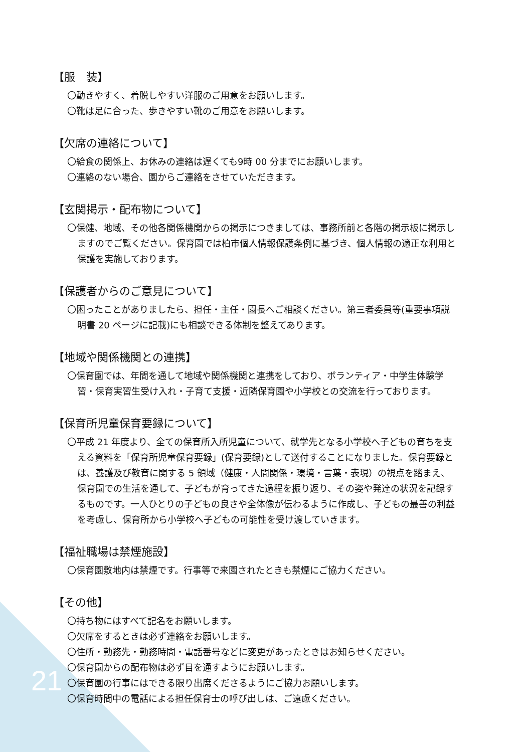【服　装】
〇動きやすく、着脱しやすい洋服のご用意をお願いします。
〇靴は足に合った、歩きやすい靴のご用意をお願いします。
【欠席の連絡について】
〇給食の関係上、お休みの連絡は遅くても9時 00 分までにお願いします。
〇連絡のない場合、園からご連絡をさせていただきます。
【玄関掲示・配布物について】
〇保健、地域、その他各関係機関からの掲示につきましては、事務所前と各階の掲示板に掲示しますのでご覧ください。保育園では柏市個人情報保護条例に基づき、個人情報の適正な利用と保護を実施しております。
【保護者からのご意見について】
〇困ったことがありましたら、担任・主任・園長へご相談ください。第三者委員等(重要事項説明書 20 ページに記載)にも相談できる体制を整えてあります。
【地域や関係機関との連携】
〇保育園では、年間を通して地域や関係機関と連携をしており、ボランティア・中学生体験学習・保育実習生受け入れ・子育て支援・近隣保育園や小学校との交流を行っております。
【保育所児童保育要録について】
〇平成 21 年度より、全ての保育所入所児童について、就学先となる小学校へ子どもの育ちを支える資料を「保育所児童保育要録」(保育要録)として送付することになりました。保育要録とは、養護及び教育に関する 5 領域（健康・人間関係・環境・言葉・表現）の視点を踏まえ、保育園での生活を通して、子どもが育ってきた過程を振り返り、その姿や発達の状況を記録するものです。一人ひとりの子どもの良さや全体像が伝わるように作成し、子どもの最善の利益を考慮し、保育所から小学校へ子どもの可能性を受け渡していきます。
【福祉職場は禁煙施設】
〇保育園敷地内は禁煙です。行事等で来園されたときも禁煙にご協力ください。
【その他】
〇持ち物にはすべて記名をお願いします。
〇欠席をするときは必ず連絡をお願いします。
〇住所・勤務先・勤務時間・電話番号などに変更があったときはお知らせください。
〇保育園からの配布物は必ず目を通すようにお願いします。
〇保育園の行事にはできる限り出席くださるようにご協力お願いします。
〇保育時間中の電話による担任保育士の呼び出しは、ご遠慮ください。
21